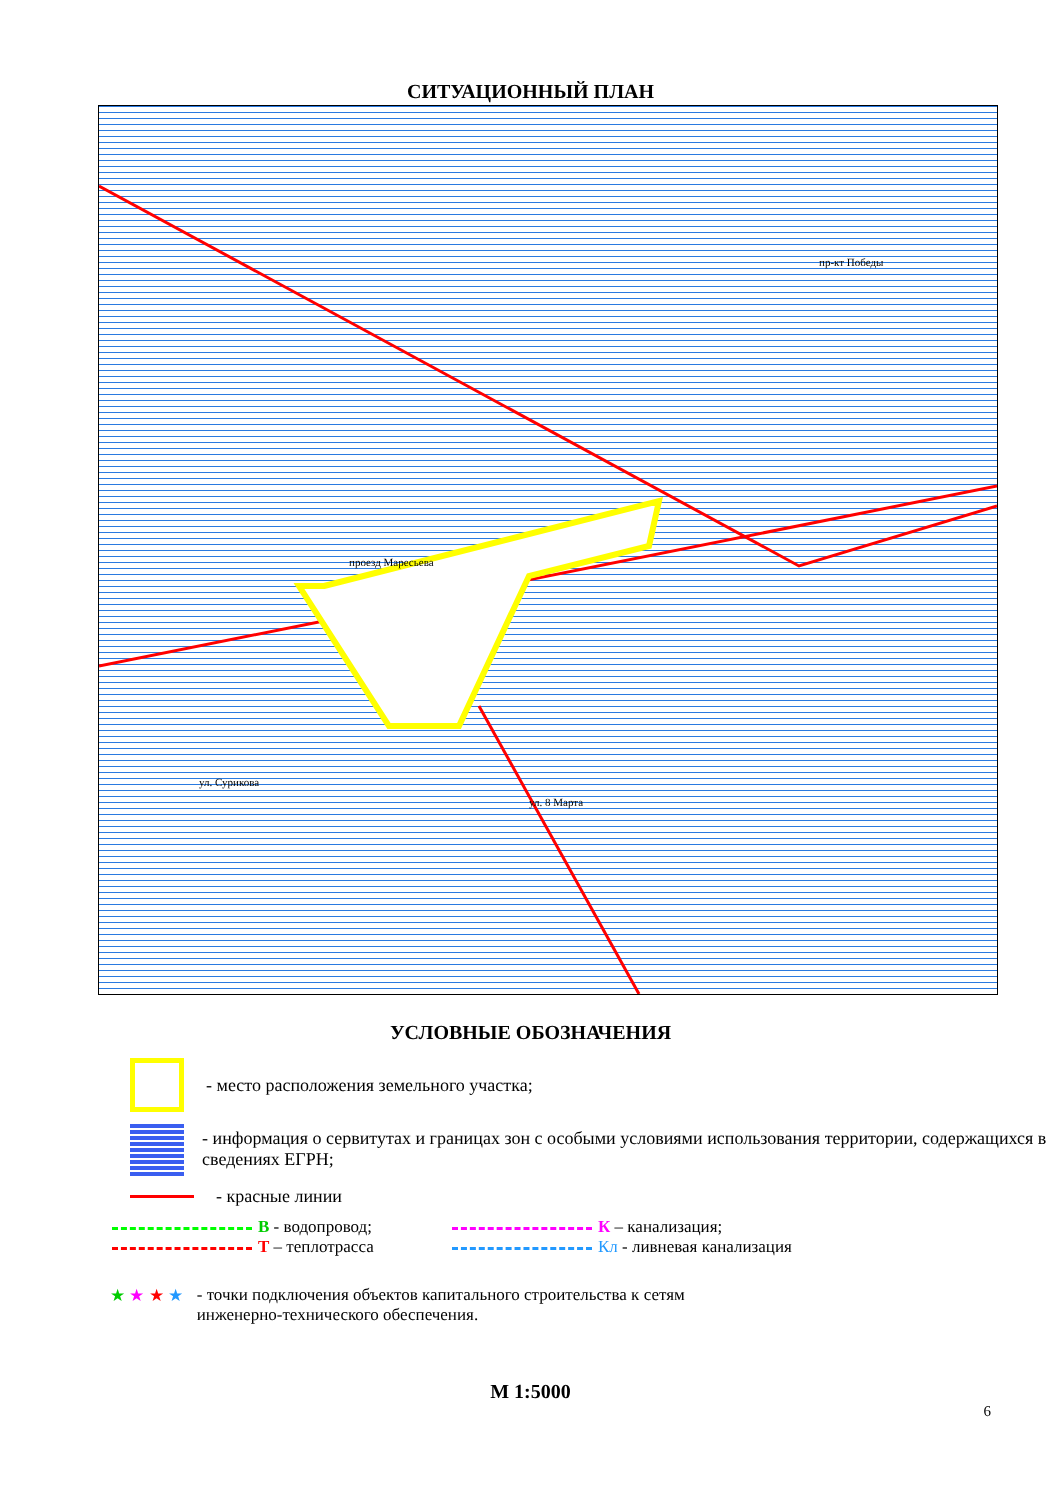СИТУАЦИОННЫЙ ПЛАН
проезд Маресьева
ул. Сурикова
ул. 8 Марта
пр-кт Победы
УСЛОВНЫЕ ОБОЗНАЧЕНИЯ
- место расположения земельного участка;
- информация о сервитутах и границах зон с особыми условиями использования территории, содержащихся в сведениях ЕГРН;
- красные линии
В - водопровод; К – канализация;
Т – теплотрасса Кл - ливневая канализация
★ ★ ★ ★ - точки подключения объектов капитального строительства к сетям
инженерно-технического обеспечения.
М 1:5000
6